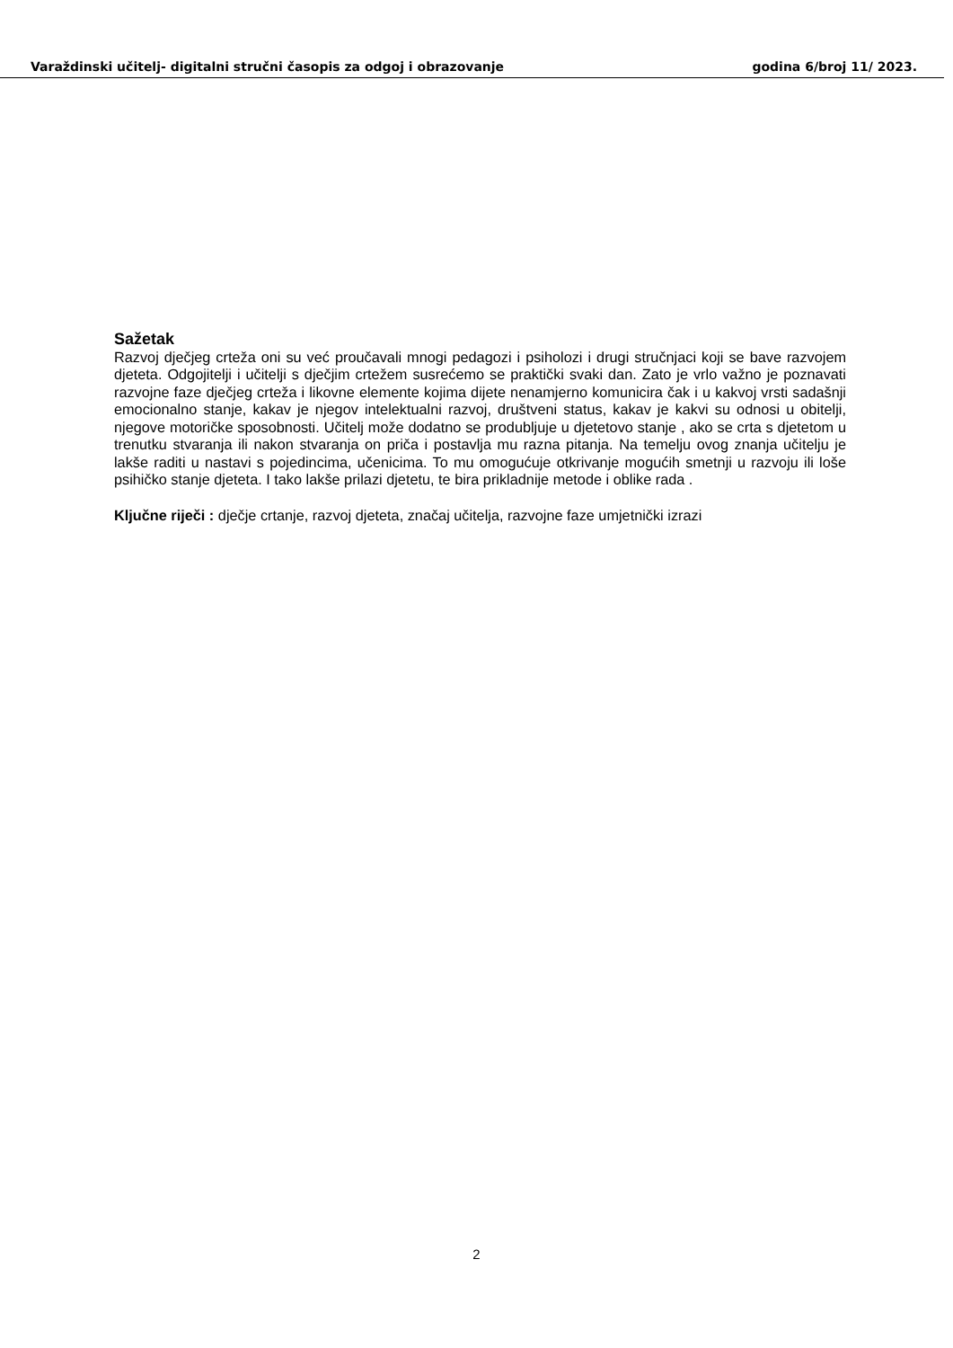Varaždinski učitelj- digitalni stručni časopis za odgoj i obrazovanje godina 6/broj 11/ 2023.
Sažetak
Razvoj dječjeg crteža oni su već proučavali mnogi pedagozi i psiholozi i drugi stručnjaci koji se bave razvojem djeteta. Odgojitelji i učitelji s dječjim crtežem susrećemo se praktički svaki dan. Zato je vrlo važno je poznavati razvojne faze dječjeg crteža i likovne elemente kojima dijete nenamjerno komunicira čak i u kakvoj vrsti sadašnji emocionalno stanje, kakav je njegov intelektualni razvoj, društveni status, kakav je kakvi su odnosi u obitelji, njegove motoričke sposobnosti. Učitelj može dodatno se produbljuje u djetetovo stanje , ako se crta s djetetom u trenutku stvaranja ili nakon stvaranja on priča i postavlja mu razna pitanja. Na temelju ovog znanja učitelju je lakše raditi u nastavi s pojedincima, učenicima. To mu omogućuje otkrivanje mogućih smetnji u razvoju ili loše psihičko stanje djeteta. I tako lakše prilazi djetetu, te bira prikladnije metode i oblike rada .
Ključne riječi : dječje crtanje, razvoj djeteta, značaj učitelja, razvojne faze umjetnički izrazi
2